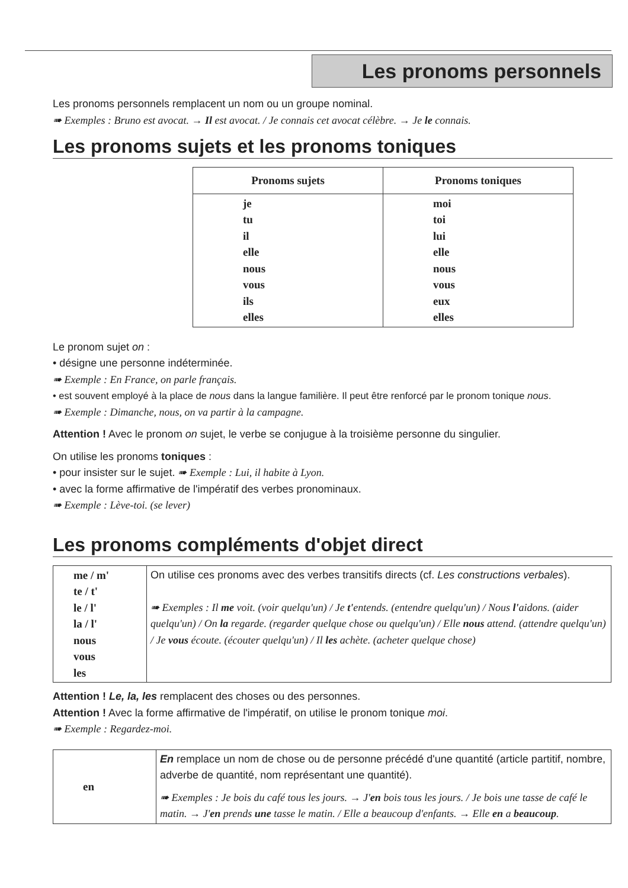Les pronoms personnels
Les pronoms personnels remplacent un nom ou un groupe nominal.
➠ Exemples : Bruno est avocat. → Il est avocat. / Je connais cet avocat célèbre. → Je le connais.
Les pronoms sujets et les pronoms toniques
| Pronoms sujets | Pronoms toniques |
| --- | --- |
| je tu il elle nous vous ils elles | moi toi lui elle nous vous eux elles |
Le pronom sujet on :
• désigne une personne indéterminée.
➠ Exemple : En France, on parle français.
• est souvent employé à la place de nous dans la langue familière. Il peut être renforcé par le pronom tonique nous.
➠ Exemple : Dimanche, nous, on va partir à la campagne.
Attention ! Avec le pronom on sujet, le verbe se conjugue à la troisième personne du singulier.
On utilise les pronoms toniques :
• pour insister sur le sujet. ➠ Exemple : Lui, il habite à Lyon.
• avec la forme affirmative de l'impératif des verbes pronominaux.
➠ Exemple : Lève-toi. (se lever)
Les pronoms compléments d'objet direct
| me / m' te / t' le / l' la / l' nous vous les | On utilise ces pronoms avec des verbes transitifs directs (cf. Les constructions verbales ). ➠ Exemples : Il me voit. (voir quelqu'un) / Je t' entends. (entendre quelqu'un) / Nous l' aidons. (aider quelqu'un) / On la regarde. (regarder quelque chose ou quelqu'un) / Elle nous attend. (attendre quelqu'un) / Je vous écoute. (écouter quelqu'un) / Il les achète. (acheter quelque chose) |
Attention ! Le, la, les remplacent des choses ou des personnes.
Attention ! Avec la forme affirmative de l'impératif, on utilise le pronom tonique moi.
➠ Exemple : Regardez-moi.
| en | En remplace un nom de chose ou de personne précédé d'une quantité (article partitif, nombre, adverbe de quantité, nom représentant une quantité). ➠ Exemples : Je bois du café tous les jours. → J' en bois tous les jours. / Je bois une tasse de café le matin. → J' en prends une tasse le matin. / Elle a beaucoup d'enfants. → Elle en a beaucoup . |